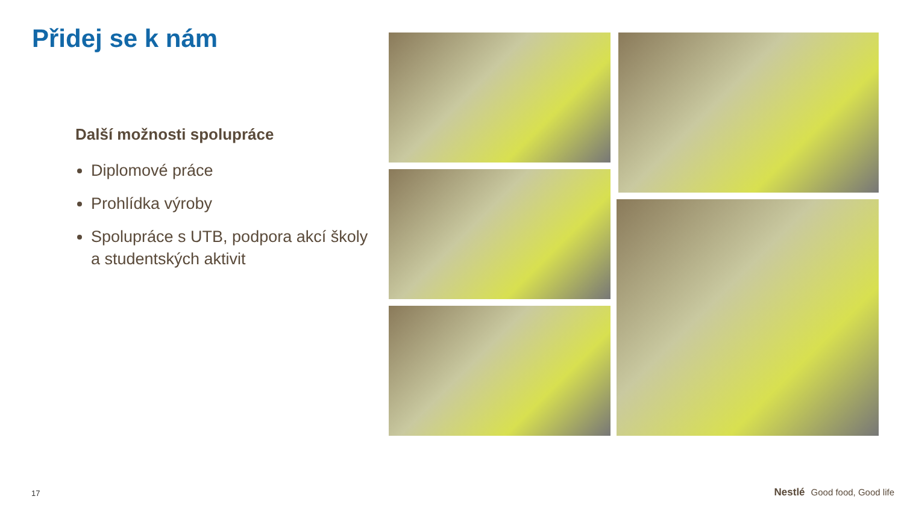Přidej se k nám
Další možnosti spolupráce
Diplomové práce
Prohlídka výroby
Spolupráce s UTB, podpora akcí školy a studentských aktivit
17 Nestlé Good food, Good life